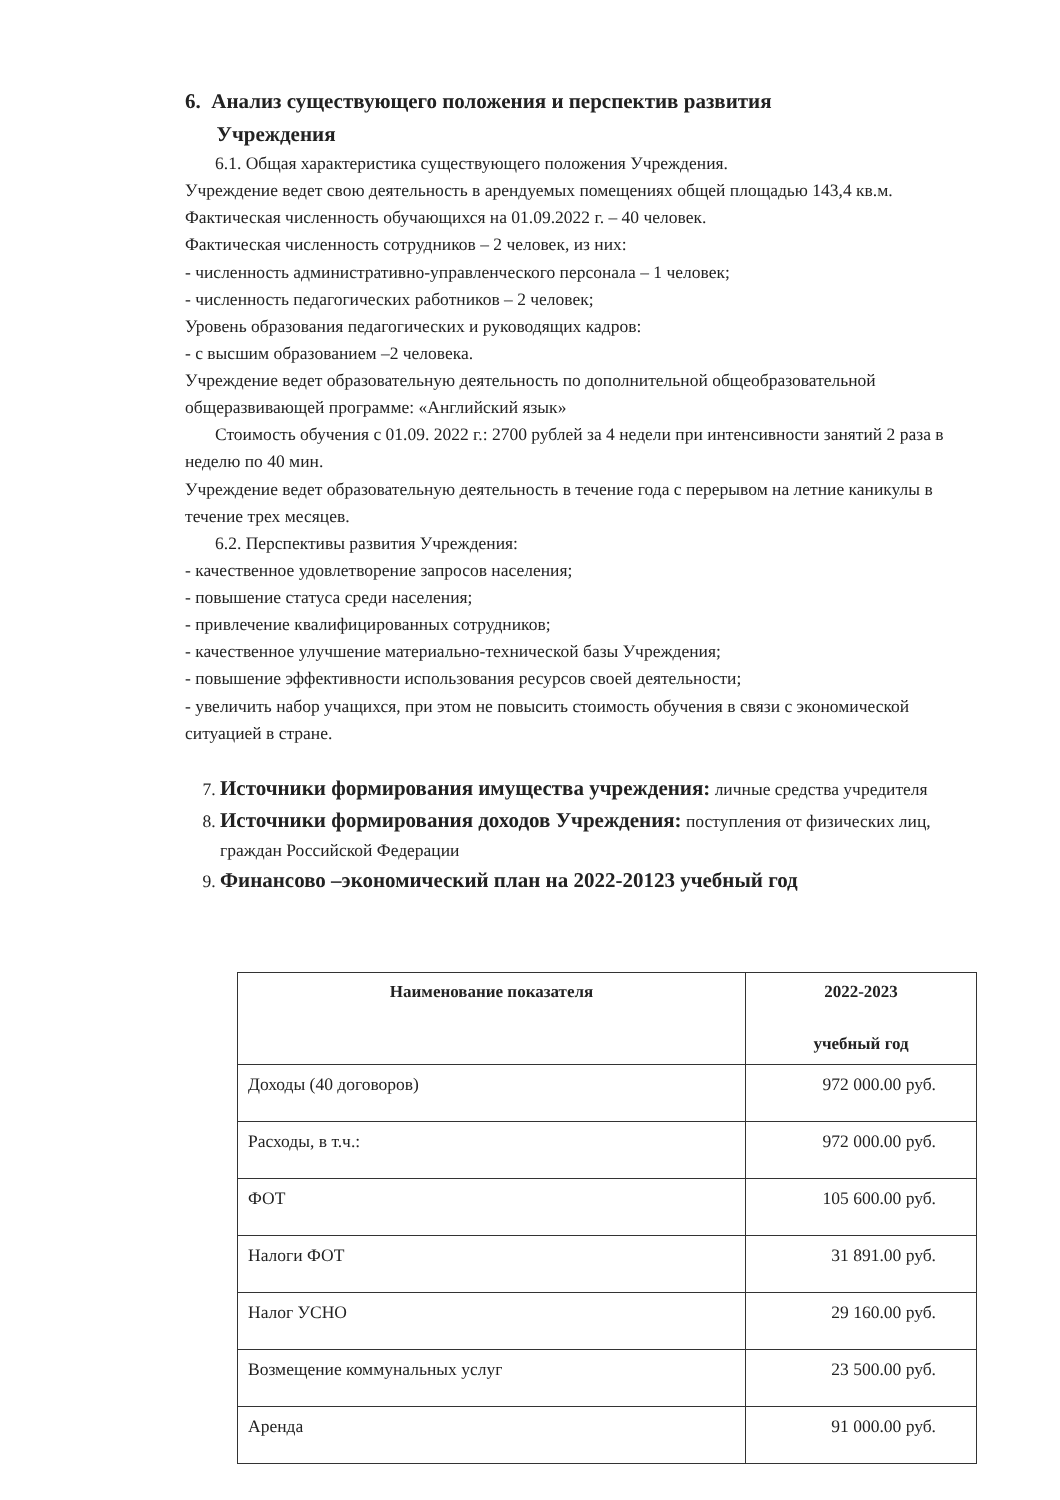6. Анализ существующего положения и перспектив развития
Учреждения
6.1. Общая характеристика существующего положения Учреждения.
Учреждение ведет свою деятельность в арендуемых помещениях общей площадью 143,4 кв.м.
Фактическая численность обучающихся на 01.09.2022 г. – 40 человек.
Фактическая численность сотрудников – 2 человек, из них:
- численность административно-управленческого персонала – 1 человек;
- численность педагогических работников – 2 человек;
Уровень образования педагогических и руководящих кадров:
- с высшим образованием –2 человека.
Учреждение ведет образовательную деятельность по дополнительной общеобразовательной общеразвивающей программе: «Английский язык»
Стоимость обучения с 01.09. 2022 г.: 2700 рублей за 4 недели при интенсивности занятий 2 раза в неделю по 40 мин.
Учреждение ведет образовательную деятельность в течение года с перерывом на летние каникулы в течение трех месяцев.
6.2. Перспективы развития Учреждения:
- качественное удовлетворение запросов населения;
- повышение статуса среди населения;
- привлечение квалифицированных сотрудников;
- качественное улучшение материально-технической базы Учреждения;
- повышение эффективности использования ресурсов своей деятельности;
- увеличить набор учащихся, при этом не повысить стоимость обучения в связи с экономической ситуацией в стране.
7. Источники формирования имущества учреждения: личные средства учредителя
8. Источники формирования доходов Учреждения: поступления от физических лиц, граждан Российской Федерации
9. Финансово –экономический план на 2022-20123 учебный год
| Наименование показателя | 2022-2023 учебный год |
| --- | --- |
| Доходы (40 договоров) | 972 000.00 руб. |
| Расходы, в т.ч.: | 972 000.00 руб. |
| ФОТ | 105 600.00 руб. |
| Налоги ФОТ | 31 891.00 руб. |
| Налог УСНО | 29 160.00 руб. |
| Возмещение коммунальных услуг | 23 500.00 руб. |
| Аренда | 91 000.00 руб. |